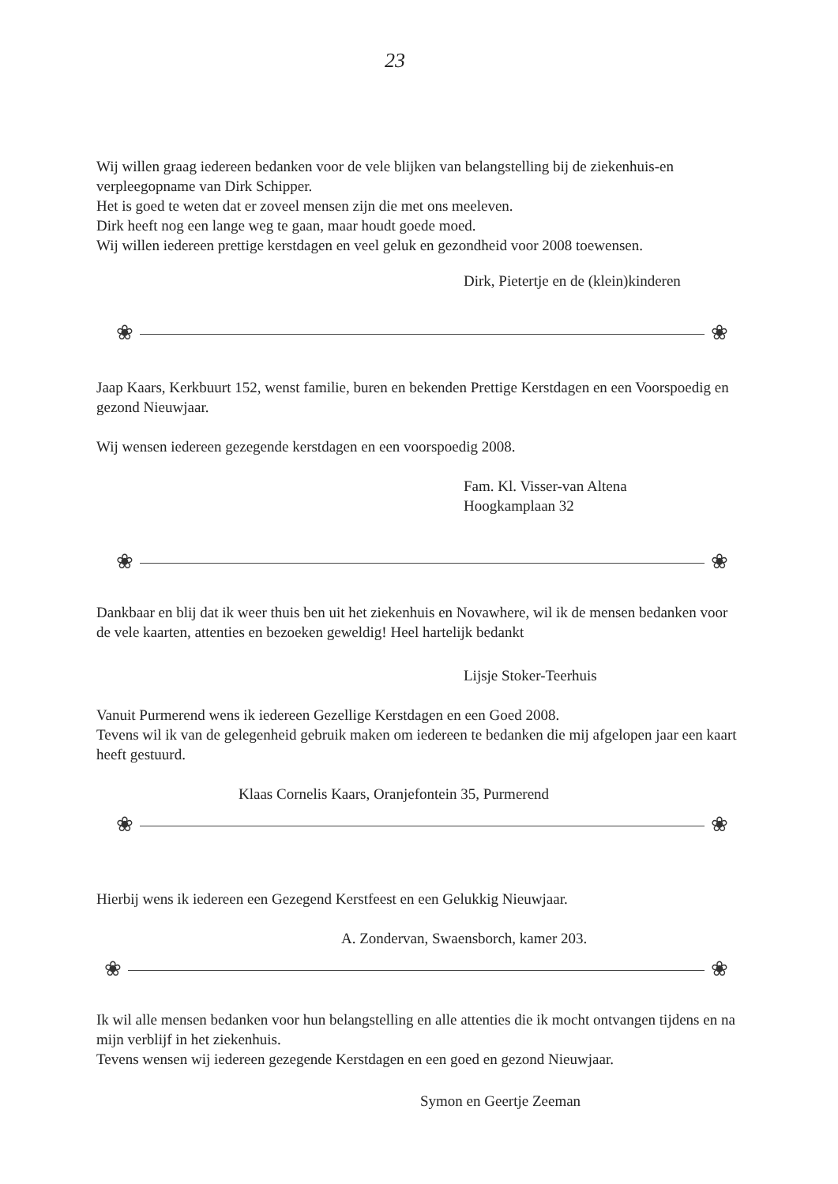23
Wij willen graag iedereen bedanken voor de vele blijken van belangstelling bij de ziekenhuis-en verpleegopname van Dirk Schipper.
Het is goed te weten dat er zoveel mensen zijn die met ons meeleven.
Dirk heeft nog een lange weg te gaan, maar houdt goede moed.
Wij willen iedereen prettige kerstdagen en veel geluk en gezondheid voor 2008 toewensen.
Dirk, Pietertje en de (klein)kinderen
❀ ❀
Jaap Kaars, Kerkbuurt 152, wenst familie, buren en bekenden Prettige Kerstdagen en een Voorspoedig en gezond Nieuwjaar.
Wij wensen iedereen gezegende kerstdagen en een voorspoedig 2008.
Fam. Kl. Visser-van Altena
Hoogkamplaan 32
❀ ❀
Dankbaar en blij dat ik weer thuis ben uit het ziekenhuis en Novawhere, wil ik de mensen bedanken voor de vele kaarten, attenties en bezoeken geweldig! Heel hartelijk bedankt
Lijsje Stoker-Teerhuis
Vanuit Purmerend wens ik iedereen Gezellige Kerstdagen en een Goed 2008.
Tevens wil ik van de gelegenheid gebruik maken om iedereen te bedanken die mij afgelopen jaar een kaart heeft gestuurd.
Klaas Cornelis Kaars, Oranjefontein 35, Purmerend
❀ ❀
Hierbij wens ik iedereen een Gezegend Kerstfeest en een Gelukkig Nieuwjaar.
A. Zondervan, Swaensborch, kamer 203.
❀ ❀
Ik wil alle mensen bedanken voor hun belangstelling en alle attenties die ik mocht ontvangen tijdens en na mijn verblijf in het ziekenhuis.
Tevens wensen wij iedereen gezegende Kerstdagen en een goed en gezond Nieuwjaar.
Symon en Geertje Zeeman